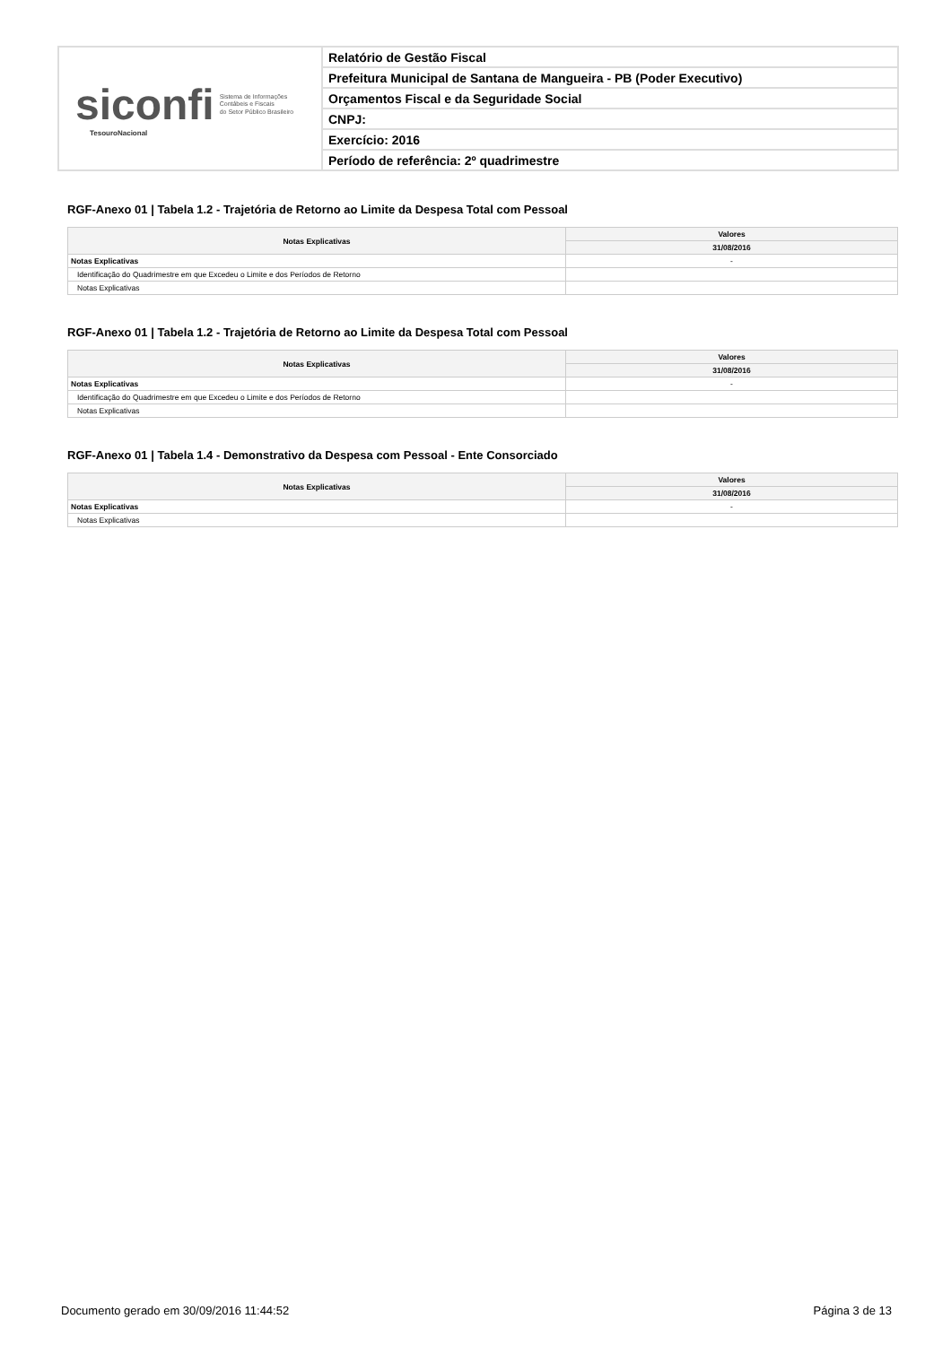| siconfi Sistema de Informações Contábeis e Fiscais do Setor Público Brasileiro TesouroNacional | Relatório de Gestão Fiscal |
| | Prefeitura Municipal de Santana de Mangueira - PB (Poder Executivo) |
| | Orçamentos Fiscal e da Seguridade Social |
| | CNPJ: |
| | Exercício: 2016 |
| | Período de referência: 2º quadrimestre |
RGF-Anexo 01 | Tabela 1.2 - Trajetória de Retorno ao Limite da Despesa Total com Pessoal
| Notas Explicativas | Valores |
| --- | --- |
| | 31/08/2016 |
| Notas Explicativas | - |
| Identificação do Quadrimestre em que Excedeu o Limite e dos Períodos de Retorno | |
| Notas Explicativas | |
RGF-Anexo 01 | Tabela 1.2 - Trajetória de Retorno ao Limite da Despesa Total com Pessoal
| Notas Explicativas | Valores |
| --- | --- |
| | 31/08/2016 |
| Notas Explicativas | - |
| Identificação do Quadrimestre em que Excedeu o Limite e dos Períodos de Retorno | |
| Notas Explicativas | |
RGF-Anexo 01 | Tabela 1.4 - Demonstrativo da Despesa com Pessoal - Ente Consorciado
| Notas Explicativas | Valores |
| --- | --- |
| | 31/08/2016 |
| Notas Explicativas | - |
| Notas Explicativas | |
Documento gerado em 30/09/2016 11:44:52 Página 3 de 13